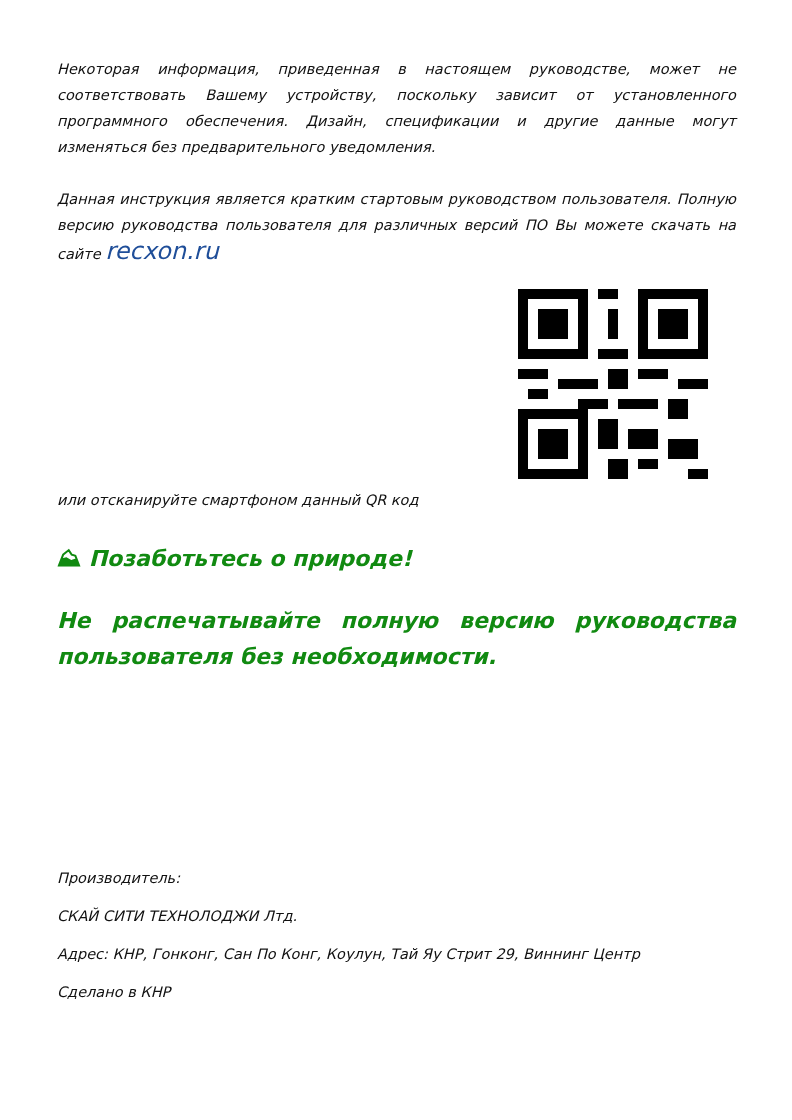Некоторая информация, приведенная в настоящем руководстве, может не соответствовать Вашему устройству, поскольку зависит от установленного программного обеспечения. Дизайн, спецификации и другие данные могут изменяться без предварительного уведомления.
Данная инструкция является кратким стартовым руководством пользователя. Полную версию руководства пользователя для различных версий ПО Вы можете скачать на сайте recxon.ru
или отсканируйте смартфоном данный QR код
⛰ Позаботьтесь о природе!
Не распечатывайте полную версию руководства пользователя без необходимости.
Производитель:
СКАЙ СИТИ ТЕХНОЛОДЖИ Лтд.
Адрес: КНР, Гонконг, Сан По Конг, Коулун, Тай Яу Стрит 29, Виннинг Центр
Сделано в КНР